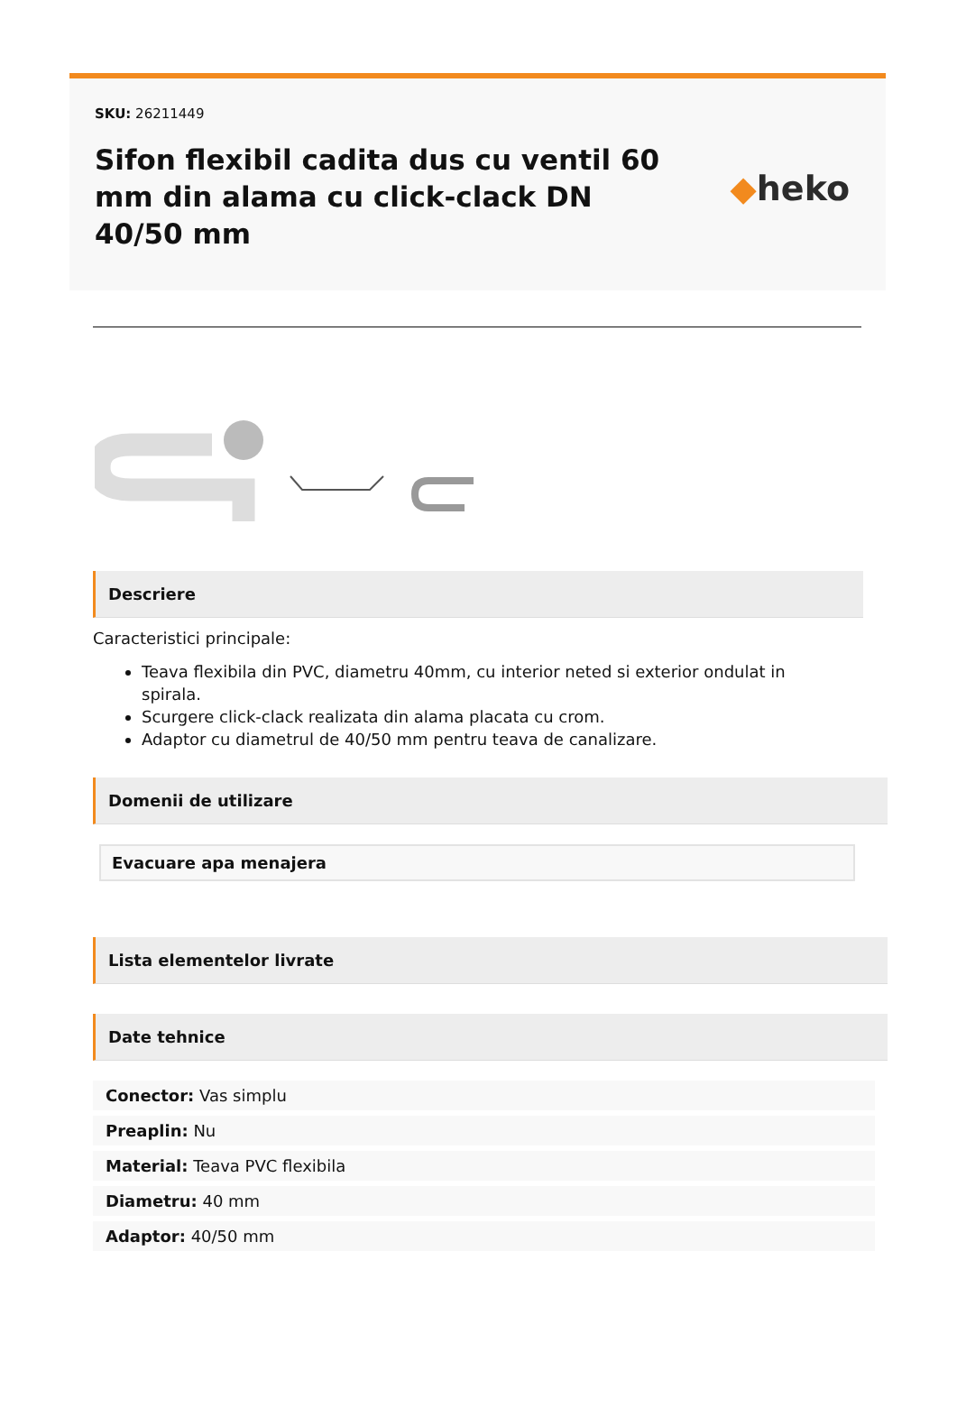SKU: 26211449
Sifon flexibil cadita dus cu ventil 60 mm din alama cu click-clack DN 40/50 mm
◆heko
Descriere
Caracteristici principale:
Teava flexibila din PVC, diametru 40mm, cu interior neted si exterior ondulat in spirala.
Scurgere click-clack realizata din alama placata cu crom.
Adaptor cu diametrul de 40/50 mm pentru teava de canalizare.
Domenii de utilizare
Evacuare apa menajera
Lista elementelor livrate
Date tehnice
Conector: Vas simplu
Preaplin: Nu
Material: Teava PVC flexibila
Diametru: 40 mm
Adaptor: 40/50 mm